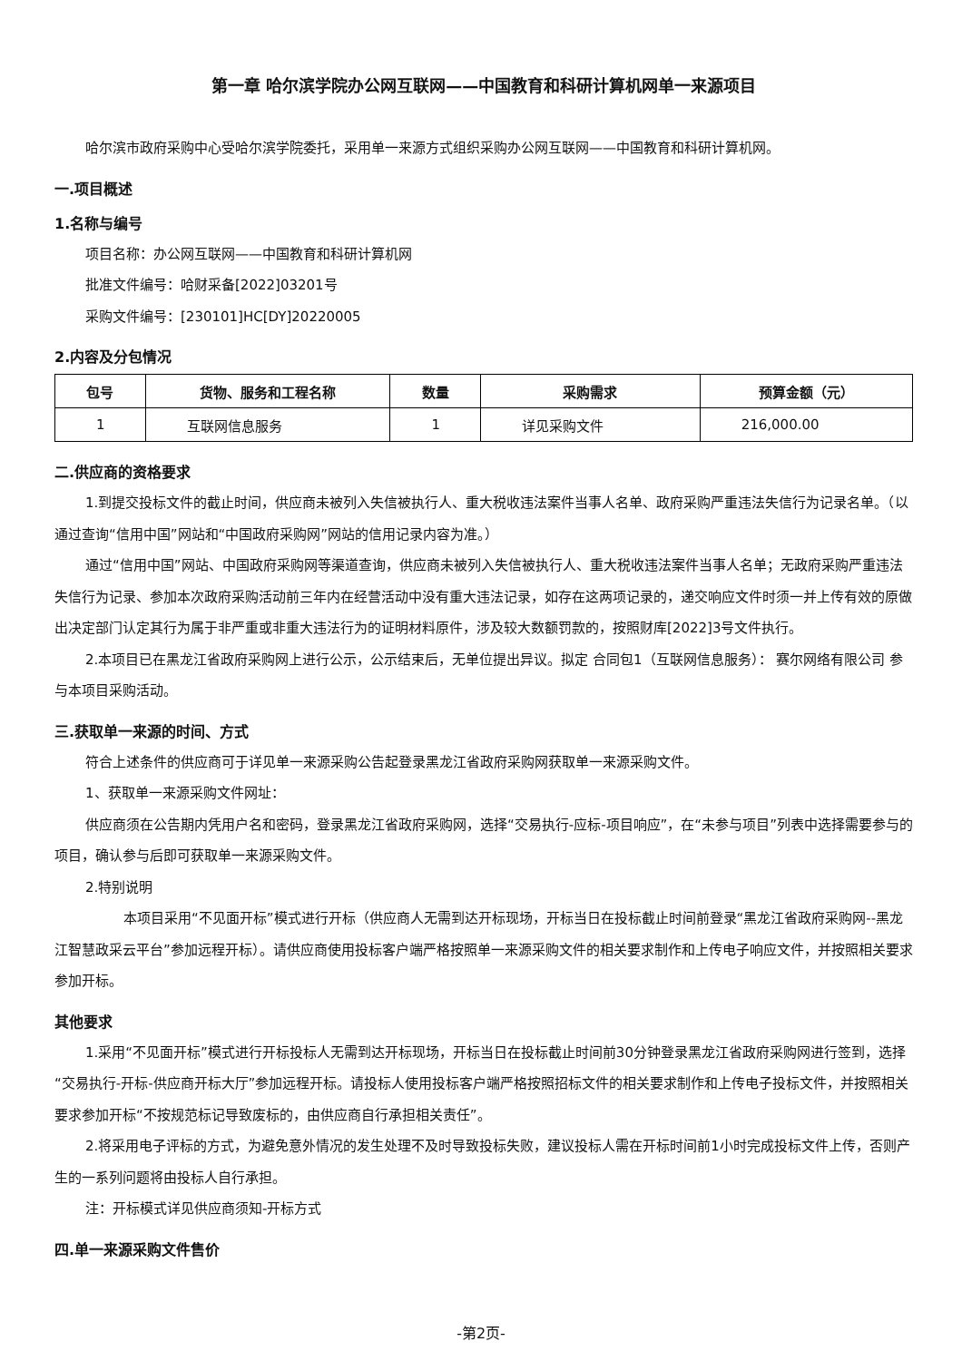第一章 哈尔滨学院办公网互联网——中国教育和科研计算机网单一来源项目
哈尔滨市政府采购中心受哈尔滨学院委托，采用单一来源方式组织采购办公网互联网——中国教育和科研计算机网。
一.项目概述
1.名称与编号
项目名称：办公网互联网——中国教育和科研计算机网
批准文件编号：哈财采备[2022]03201号
采购文件编号：[230101]HC[DY]20220005
2.内容及分包情况
| 包号 | 货物、服务和工程名称 | 数量 | 采购需求 | 预算金额（元） |
| --- | --- | --- | --- | --- |
| 1 | 互联网信息服务 | 1 | 详见采购文件 | 216,000.00 |
二.供应商的资格要求
1.到提交投标文件的截止时间，供应商未被列入失信被执行人、重大税收违法案件当事人名单、政府采购严重违法失信行为记录名单。（以通过查询“信用中国”网站和“中国政府采购网”网站的信用记录内容为准。）
通过“信用中国”网站、中国政府采购网等渠道查询，供应商未被列入失信被执行人、重大税收违法案件当事人名单；无政府采购严重违法失信行为记录、参加本次政府采购活动前三年内在经营活动中没有重大违法记录，如存在这两项记录的，递交响应文件时须一并上传有效的原做出决定部门认定其行为属于非严重或非重大违法行为的证明材料原件，涉及较大数额罚款的，按照财库[2022]3号文件执行。
2.本项目已在黑龙江省政府采购网上进行公示，公示结束后，无单位提出异议。拟定 合同包1（互联网信息服务）： 赛尔网络有限公司 参与本项目采购活动。
三.获取单一来源的时间、方式
符合上述条件的供应商可于详见单一来源采购公告起登录黑龙江省政府采购网获取单一来源采购文件。
1、获取单一来源采购文件网址：
供应商须在公告期内凭用户名和密码，登录黑龙江省政府采购网，选择“交易执行-应标-项目响应”，在“未参与项目”列表中选择需要参与的项目，确认参与后即可获取单一来源采购文件。
2.特别说明
本项目采用“不见面开标”模式进行开标（供应商人无需到达开标现场，开标当日在投标截止时间前登录“黑龙江省政府采购网--黑龙江智慧政采云平台”参加远程开标）。请供应商使用投标客户端严格按照单一来源采购文件的相关要求制作和上传电子响应文件，并按照相关要求参加开标。
其他要求
1.采用“不见面开标”模式进行开标投标人无需到达开标现场，开标当日在投标截止时间前30分钟登录黑龙江省政府采购网进行签到，选择“交易执行-开标-供应商开标大厅”参加远程开标。请投标人使用投标客户端严格按照招标文件的相关要求制作和上传电子投标文件，并按照相关要求参加开标“不按规范标记导致废标的，由供应商自行承担相关责任”。
2.将采用电子评标的方式，为避免意外情况的发生处理不及时导致投标失败，建议投标人需在开标时间前1小时完成投标文件上传，否则产生的一系列问题将由投标人自行承担。
注：开标模式详见供应商须知-开标方式
四.单一来源采购文件售价
-第2页-